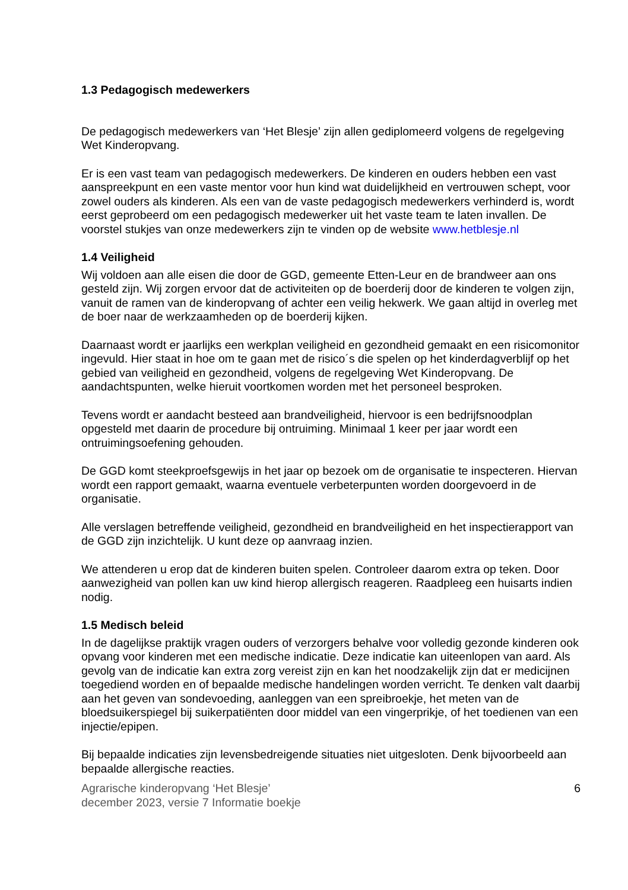1.3 Pedagogisch medewerkers
De pedagogisch medewerkers van ‘Het Blesje’ zijn allen gediplomeerd volgens de regelgeving Wet Kinderopvang.
Er is een vast team van pedagogisch medewerkers. De kinderen en ouders hebben een vast aanspreekpunt en een vaste mentor voor hun kind wat duidelijkheid en vertrouwen schept, voor zowel ouders als kinderen. Als een van de vaste pedagogisch medewerkers verhinderd is, wordt eerst geprobeerd om een pedagogisch medewerker uit het vaste team te laten invallen. De voorstel stukjes van onze medewerkers zijn te vinden op de website www.hetblesje.nl
1.4 Veiligheid
Wij voldoen aan alle eisen die door de GGD, gemeente Etten-Leur en de brandweer aan ons gesteld zijn. Wij zorgen ervoor dat de activiteiten op de boerderij door de kinderen te volgen zijn, vanuit de ramen van de kinderopvang of achter een veilig hekwerk. We gaan altijd in overleg met de boer naar de werkzaamheden op de boerderij kijken.
Daarnaast wordt er jaarlijks een werkplan veiligheid en gezondheid gemaakt en een risicomonitor ingevuld. Hier staat in hoe om te gaan met de risico´s die spelen op het kinderdagverblijf op het gebied van veiligheid en gezondheid, volgens de regelgeving Wet Kinderopvang. De aandachtspunten, welke hieruit voortkomen worden met het personeel besproken.
Tevens wordt er aandacht besteed aan brandveiligheid, hiervoor is een bedrijfsnoodplan opgesteld met daarin de procedure bij ontruiming. Minimaal 1 keer per jaar wordt een ontruimingsoefening gehouden.
De GGD komt steekproefsgewijs in het jaar op bezoek om de organisatie te inspecteren. Hiervan wordt een rapport gemaakt, waarna eventuele verbeterpunten worden doorgevoerd in de organisatie.
Alle verslagen betreffende veiligheid, gezondheid en brandveiligheid en het inspectierapport van de GGD zijn inzichtelijk. U kunt deze op aanvraag inzien.
We attenderen u erop dat de kinderen buiten spelen. Controleer daarom extra op teken. Door aanwezigheid van pollen kan uw kind hierop allergisch reageren. Raadpleeg een huisarts indien nodig.
1.5 Medisch beleid
In de dagelijkse praktijk vragen ouders of verzorgers behalve voor volledig gezonde kinderen ook opvang voor kinderen met een medische indicatie. Deze indicatie kan uiteenlopen van aard. Als gevolg van de indicatie kan extra zorg vereist zijn en kan het noodzakelijk zijn dat er medicijnen toegediend worden en of bepaalde medische handelingen worden verricht. Te denken valt daarbij aan het geven van sondevoeding, aanleggen van een spreibroekje, het meten van de bloedsuikerspiegel bij suikerpatiënten door middel van een vingerprikje, of het toedienen van een injectie/epipen.
Bij bepaalde indicaties zijn levensbedreigende situaties niet uitgesloten. Denk bijvoorbeeld aan bepaalde allergische reacties.
Agrarische kinderopvang ‘Het Blesje’
december 2023, versie 7 Informatie boekje 6